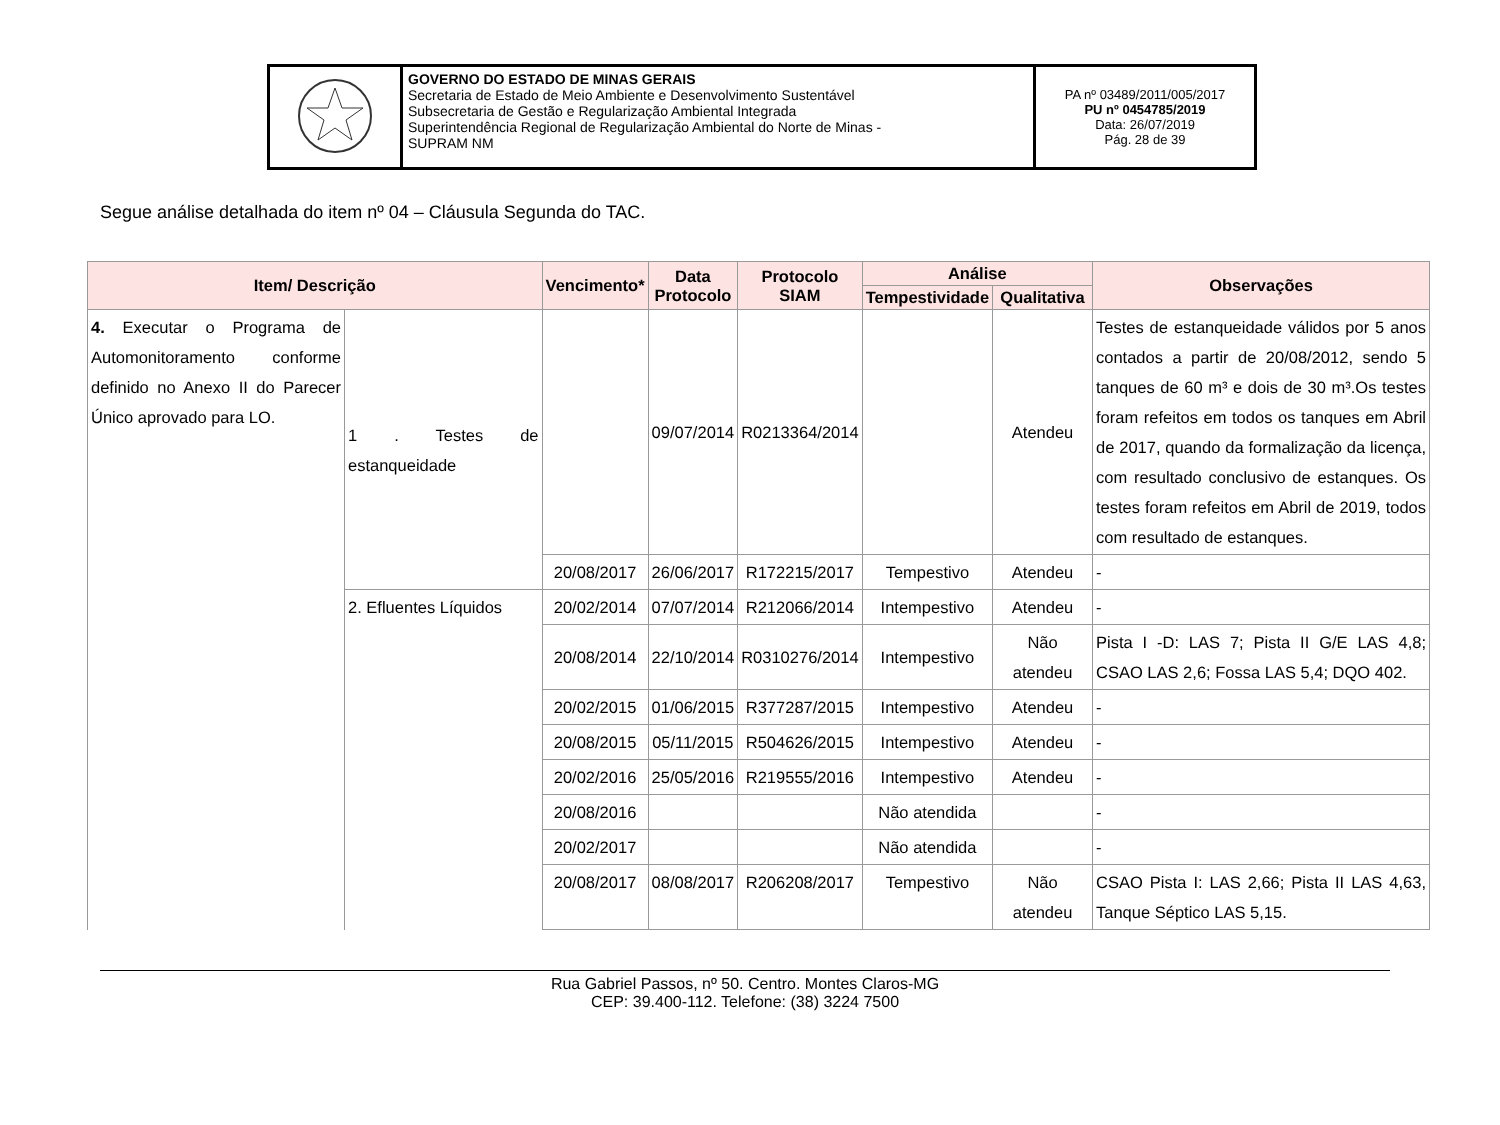| | GOVERNO DO ESTADO DE MINAS GERAIS Secretaria de Estado de Meio Ambiente e Desenvolvimento Sustentável Subsecretaria de Gestão e Regularização Ambiental Integrada Superintendência Regional de Regularização Ambiental do Norte de Minas - SUPRAM NM | PA nº 03489/2011/005/2017 PU nº 0454785/2019 Data: 26/07/2019 Pág. 28 de 39 |
Segue análise detalhada do item nº 04 – Cláusula Segunda do TAC.
| Item/ Descrição | | Vencimento* | Data Protocolo | Protocolo SIAM | Análise | | Observações |
| --- | --- | --- | --- | --- | --- | --- | --- |
| | | | | | Tempestividade | Qualitativa | |
| 4. Executar o Programa de Automonitoramento conforme definido no Anexo II do Parecer Único aprovado para LO. | 1 . Testes de estanqueidade | | 09/07/2014 | R0213364/2014 | | Atendeu | Testes de estanqueidade válidos por 5 anos contados a partir de 20/08/2012, sendo 5 tanques de 60 m³ e dois de 30 m³.Os testes foram refeitos em todos os tanques em Abril de 2017, quando da formalização da licença, com resultado conclusivo de estanques. Os testes foram refeitos em Abril de 2019, todos com resultado de estanques. |
| | | 20/08/2017 | 26/06/2017 | R172215/2017 | Tempestivo | Atendeu | - |
| | 2. Efluentes Líquidos | 20/02/2014 | 07/07/2014 | R212066/2014 | Intempestivo | Atendeu | - |
| | | 20/08/2014 | 22/10/2014 | R0310276/2014 | Intempestivo | Não atendeu | Pista I -D: LAS 7; Pista II G/E LAS 4,8; CSAO LAS 2,6; Fossa LAS 5,4; DQO 402. |
| | | 20/02/2015 | 01/06/2015 | R377287/2015 | Intempestivo | Atendeu | - |
| | | 20/08/2015 | 05/11/2015 | R504626/2015 | Intempestivo | Atendeu | - |
| | | 20/02/2016 | 25/05/2016 | R219555/2016 | Intempestivo | Atendeu | - |
| | | 20/08/2016 | | | Não atendida | | - |
| | | 20/02/2017 | | | Não atendida | | - |
| | | 20/08/2017 | 08/08/2017 | R206208/2017 | Tempestivo | Não atendeu | CSAO Pista I: LAS 2,66; Pista II LAS 4,63, Tanque Séptico LAS 5,15. |
Rua Gabriel Passos, nº 50. Centro. Montes Claros-MG
CEP: 39.400-112. Telefone: (38) 3224 7500